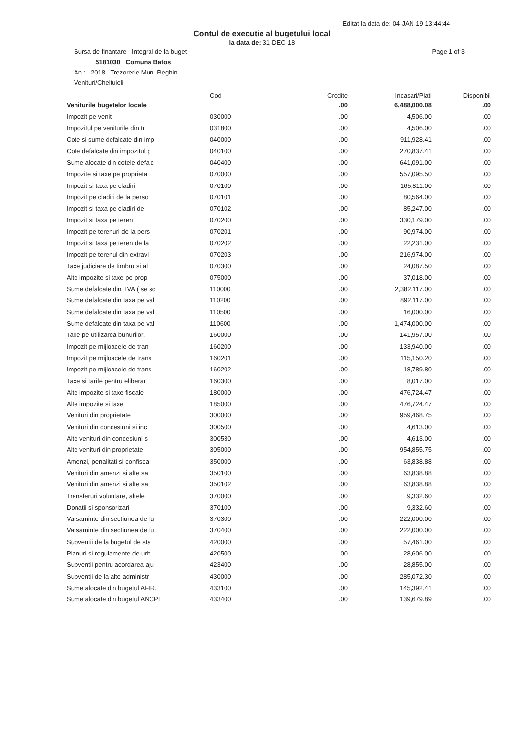Editat la data de: 04-JAN-19 13:44:44
Contul de executie al bugetului local
la data de: 31-DEC-18
Sursa de finantare Integral de la buget Page 1 of 3
5181030 Comuna Batos
An : 2018 Trezorerie Mun. Reghin
Venituri/Cheltuieli
| | Cod | Credite | Incasari/Plati | Disponibil |
| --- | --- | --- | --- | --- |
| Veniturile bugetelor locale | | .00 | 6,488,000.08 | .00 |
| Impozit pe venit | 030000 | .00 | 4,506.00 | .00 |
| Impozitul pe veniturile din tr | 031800 | .00 | 4,506.00 | .00 |
| Cote si sume defalcate din imp | 040000 | .00 | 911,928.41 | .00 |
| Cote defalcate din impozitul p | 040100 | .00 | 270,837.41 | .00 |
| Sume alocate din cotele defalc | 040400 | .00 | 641,091.00 | .00 |
| Impozite si taxe pe proprieta | 070000 | .00 | 557,095.50 | .00 |
| Impozit si taxa pe cladiri | 070100 | .00 | 165,811.00 | .00 |
| Impozit pe cladiri de la perso | 070101 | .00 | 80,564.00 | .00 |
| Impozit si taxa pe cladiri de | 070102 | .00 | 85,247.00 | .00 |
| Impozit si taxa pe teren | 070200 | .00 | 330,179.00 | .00 |
| Impozit pe terenuri de la pers | 070201 | .00 | 90,974.00 | .00 |
| Impozit si taxa pe teren de la | 070202 | .00 | 22,231.00 | .00 |
| Impozit pe terenul din extravi | 070203 | .00 | 216,974.00 | .00 |
| Taxe judiciare de timbru si al | 070300 | .00 | 24,087.50 | .00 |
| Alte impozite si taxe pe prop | 075000 | .00 | 37,018.00 | .00 |
| Sume defalcate din TVA ( se sc | 110000 | .00 | 2,382,117.00 | .00 |
| Sume defalcate din taxa pe val | 110200 | .00 | 892,117.00 | .00 |
| Sume defalcate din taxa pe val | 110500 | .00 | 16,000.00 | .00 |
| Sume defalcate din taxa pe val | 110600 | .00 | 1,474,000.00 | .00 |
| Taxe pe utilizarea bunurilor, | 160000 | .00 | 141,957.00 | .00 |
| Impozit pe mijloacele de tran | 160200 | .00 | 133,940.00 | .00 |
| Impozit pe mijloacele de trans | 160201 | .00 | 115,150.20 | .00 |
| Impozit pe mijloacele de trans | 160202 | .00 | 18,789.80 | .00 |
| Taxe si tarife pentru eliberar | 160300 | .00 | 8,017.00 | .00 |
| Alte impozite si taxe fiscale | 180000 | .00 | 476,724.47 | .00 |
| Alte impozite si taxe | 185000 | .00 | 476,724.47 | .00 |
| Venituri din proprietate | 300000 | .00 | 959,468.75 | .00 |
| Venituri din concesiuni si inc | 300500 | .00 | 4,613.00 | .00 |
| Alte venituri din concesiuni s | 300530 | .00 | 4,613.00 | .00 |
| Alte venituri din proprietate | 305000 | .00 | 954,855.75 | .00 |
| Amenzi, penalitati si confisca | 350000 | .00 | 63,838.88 | .00 |
| Venituri din amenzi si alte sa | 350100 | .00 | 63,838.88 | .00 |
| Venituri din amenzi si alte sa | 350102 | .00 | 63,838.88 | .00 |
| Transferuri voluntare, altele | 370000 | .00 | 9,332.60 | .00 |
| Donatii si sponsorizari | 370100 | .00 | 9,332.60 | .00 |
| Varsaminte din sectiunea de fu | 370300 | .00 | 222,000.00 | .00 |
| Varsaminte din sectiunea de fu | 370400 | .00 | 222,000.00 | .00 |
| Subventii de la bugetul de sta | 420000 | .00 | 57,461.00 | .00 |
| Planuri si regulamente de urb | 420500 | .00 | 28,606.00 | .00 |
| Subventii pentru acordarea aju | 423400 | .00 | 28,855.00 | .00 |
| Subventii de la alte administr | 430000 | .00 | 285,072.30 | .00 |
| Sume alocate din bugetul AFIR, | 433100 | .00 | 145,392.41 | .00 |
| Sume alocate din bugetul ANCPI | 433400 | .00 | 139,679.89 | .00 |